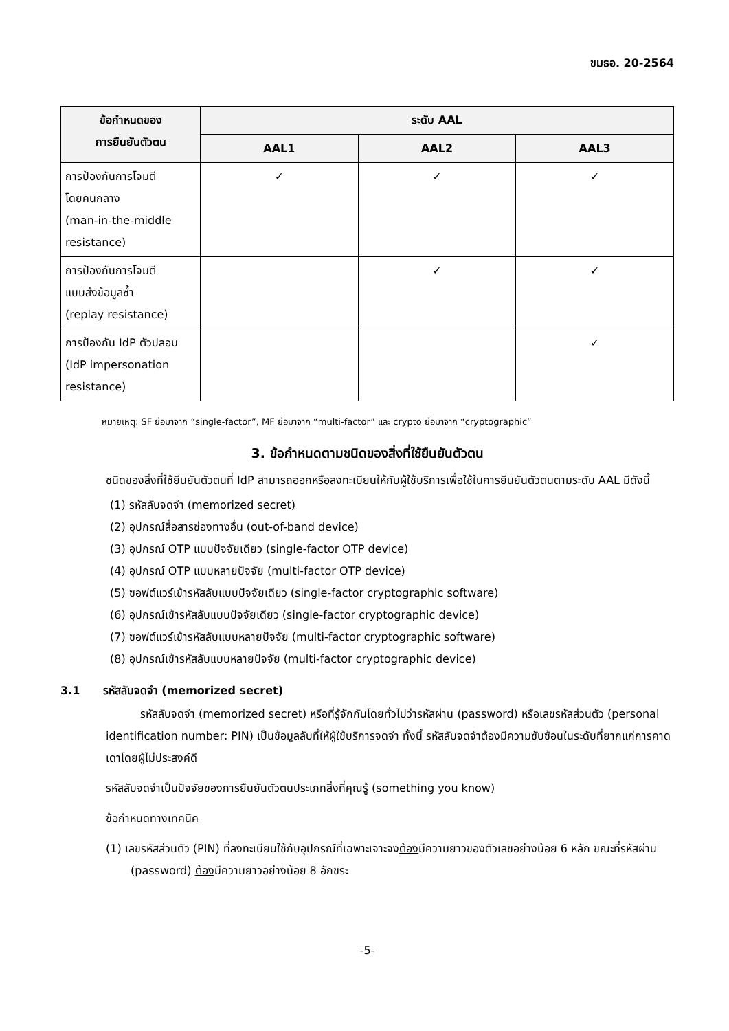ขมธอ. 20-2564
| ข้อกำหนดของ การยืนยันตัวตน | ระดับ AAL | | |
| --- | --- | --- | --- |
| | AAL1 | AAL2 | AAL3 |
| การป้องกันการโจมตี โดยคนกลาง (man-in-the-middle resistance) | ✓ | ✓ | ✓ |
| การป้องกันการโจมตี แบบส่งข้อมูลซ้ำ (replay resistance) | | ✓ | ✓ |
| การป้องกัน IdP ตัวปลอม (IdP impersonation resistance) | | | ✓ |
หมายเหตุ: SF ย่อมาจาก “single-factor”, MF ย่อมาจาก “multi-factor” และ crypto ย่อมาจาก “cryptographic”
3. ข้อกำหนดตามชนิดของสิ่งที่ใช้ยืนยันตัวตน
ชนิดของสิ่งที่ใช้ยืนยันตัวตนที่ IdP สามารถออกหรือลงทะเบียนให้กับผู้ใช้บริการเพื่อใช้ในการยืนยันตัวตนตามระดับ AAL มีดังนี้
(1) รหัสลับจดจำ (memorized secret)
(2) อุปกรณ์สื่อสารช่องทางอื่น (out-of-band device)
(3) อุปกรณ์ OTP แบบปัจจัยเดียว (single-factor OTP device)
(4) อุปกรณ์ OTP แบบหลายปัจจัย (multi-factor OTP device)
(5) ซอฟต์แวร์เข้ารหัสลับแบบปัจจัยเดียว (single-factor cryptographic software)
(6) อุปกรณ์เข้ารหัสลับแบบปัจจัยเดียว (single-factor cryptographic device)
(7) ซอฟต์แวร์เข้ารหัสลับแบบหลายปัจจัย (multi-factor cryptographic software)
(8) อุปกรณ์เข้ารหัสลับแบบหลายปัจจัย (multi-factor cryptographic device)
3.1 รหัสลับจดจำ (memorized secret)
รหัสลับจดจำ (memorized secret) หรือที่รู้จักกันโดยทั่วไปว่ารหัสผ่าน (password) หรือเลขรหัสส่วนตัว (personal identification number: PIN) เป็นข้อมูลลับที่ให้ผู้ใช้บริการจดจำ ทั้งนี้ รหัสลับจดจำต้องมีความซับซ้อนในระดับที่ยากแก่การคาดเดาโดยผู้ไม่ประสงค์ดี
รหัสลับจดจำเป็นปัจจัยของการยืนยันตัวตนประเภทสิ่งที่คุณรู้ (something you know)
ข้อกำหนดทางเทคนิค
(1) เลขรหัสส่วนตัว (PIN) ที่ลงทะเบียนใช้กับอุปกรณ์ที่เฉพาะเจาะจงต้องมีความยาวของตัวเลขอย่างน้อย 6 หลัก ขณะที่รหัสผ่าน (password) ต้องมีความยาวอย่างน้อย 8 อักขระ
-5-